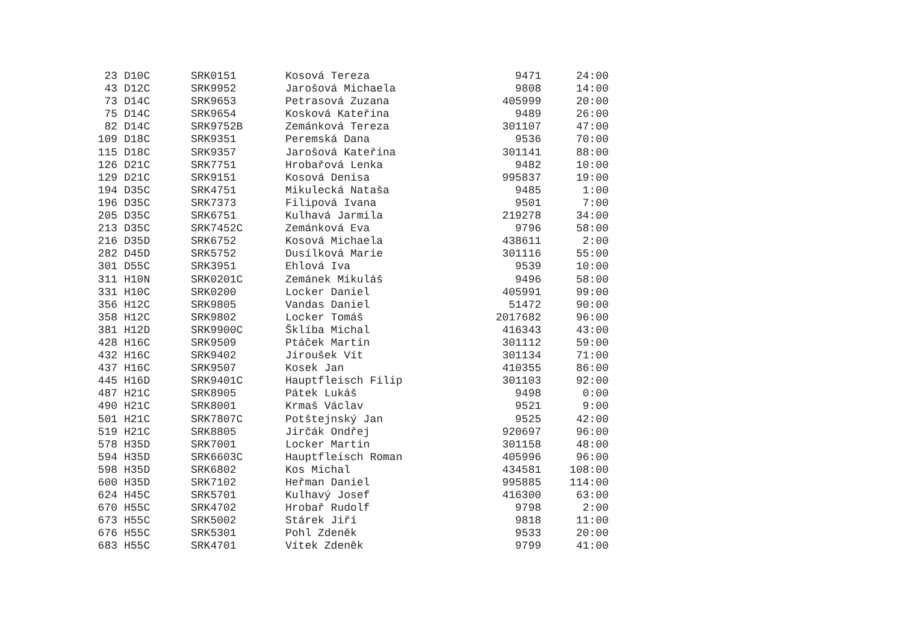| 23 | D10C | SRK0151 | Kosová Tereza | 9471 | 24:00 |
| 43 | D12C | SRK9952 | Jarošová Michaela | 9808 | 14:00 |
| 73 | D14C | SRK9653 | Petrasová Zuzana | 405999 | 20:00 |
| 75 | D14C | SRK9654 | Kosková Kateřina | 9489 | 26:00 |
| 82 | D14C | SRK9752B | Zemánková Tereza | 301107 | 47:00 |
| 109 | D18C | SRK9351 | Peremská Dana | 9536 | 70:00 |
| 115 | D18C | SRK9357 | Jarošová Kateřina | 301141 | 88:00 |
| 126 | D21C | SRK7751 | Hrobařová Lenka | 9482 | 10:00 |
| 129 | D21C | SRK9151 | Kosová Denisa | 995837 | 19:00 |
| 194 | D35C | SRK4751 | Mikulecká Nataša | 9485 | 1:00 |
| 196 | D35C | SRK7373 | Filipová Ivana | 9501 | 7:00 |
| 205 | D35C | SRK6751 | Kulhavá Jarmila | 219278 | 34:00 |
| 213 | D35C | SRK7452C | Zemánková Eva | 9796 | 58:00 |
| 216 | D35D | SRK6752 | Kosová Michaela | 438611 | 2:00 |
| 282 | D45D | SRK5752 | Dusílková Marie | 301116 | 55:00 |
| 301 | D55C | SRK3951 | Ehlová Iva | 9539 | 10:00 |
| 311 | H10N | SRK0201C | Zemánek Mikuláš | 9496 | 58:00 |
| 331 | H10C | SRK0200 | Locker Daniel | 405991 | 99:00 |
| 356 | H12C | SRK9805 | Vandas Daniel | 51472 | 90:00 |
| 358 | H12C | SRK9802 | Locker Tomáš | 2017682 | 96:00 |
| 381 | H12D | SRK9900C | Šklíba Michal | 416343 | 43:00 |
| 428 | H16C | SRK9509 | Ptáček Martin | 301112 | 59:00 |
| 432 | H16C | SRK9402 | Jiroušek Vít | 301134 | 71:00 |
| 437 | H16C | SRK9507 | Kosek Jan | 410355 | 86:00 |
| 445 | H16D | SRK9401C | Hauptfleisch Filip | 301103 | 92:00 |
| 487 | H21C | SRK8905 | Pátek Lukáš | 9498 | 0:00 |
| 490 | H21C | SRK8001 | Krmaš Václav | 9521 | 9:00 |
| 501 | H21C | SRK7807C | Potštejnský Jan | 9525 | 42:00 |
| 519 | H21C | SRK8805 | Jirčák Ondřej | 920697 | 96:00 |
| 578 | H35D | SRK7001 | Locker Martin | 301158 | 48:00 |
| 594 | H35D | SRK6603C | Hauptfleisch Roman | 405996 | 96:00 |
| 598 | H35D | SRK6802 | Kos Michal | 434581 | 108:00 |
| 600 | H35D | SRK7102 | Heřman Daniel | 995885 | 114:00 |
| 624 | H45C | SRK5701 | Kulhavý Josef | 416300 | 63:00 |
| 670 | H55C | SRK4702 | Hrobař Rudolf | 9798 | 2:00 |
| 673 | H55C | SRK5002 | Stárek Jiří | 9818 | 11:00 |
| 676 | H55C | SRK5301 | Pohl Zdeněk | 9533 | 20:00 |
| 683 | H55C | SRK4701 | Vítek Zdeněk | 9799 | 41:00 |